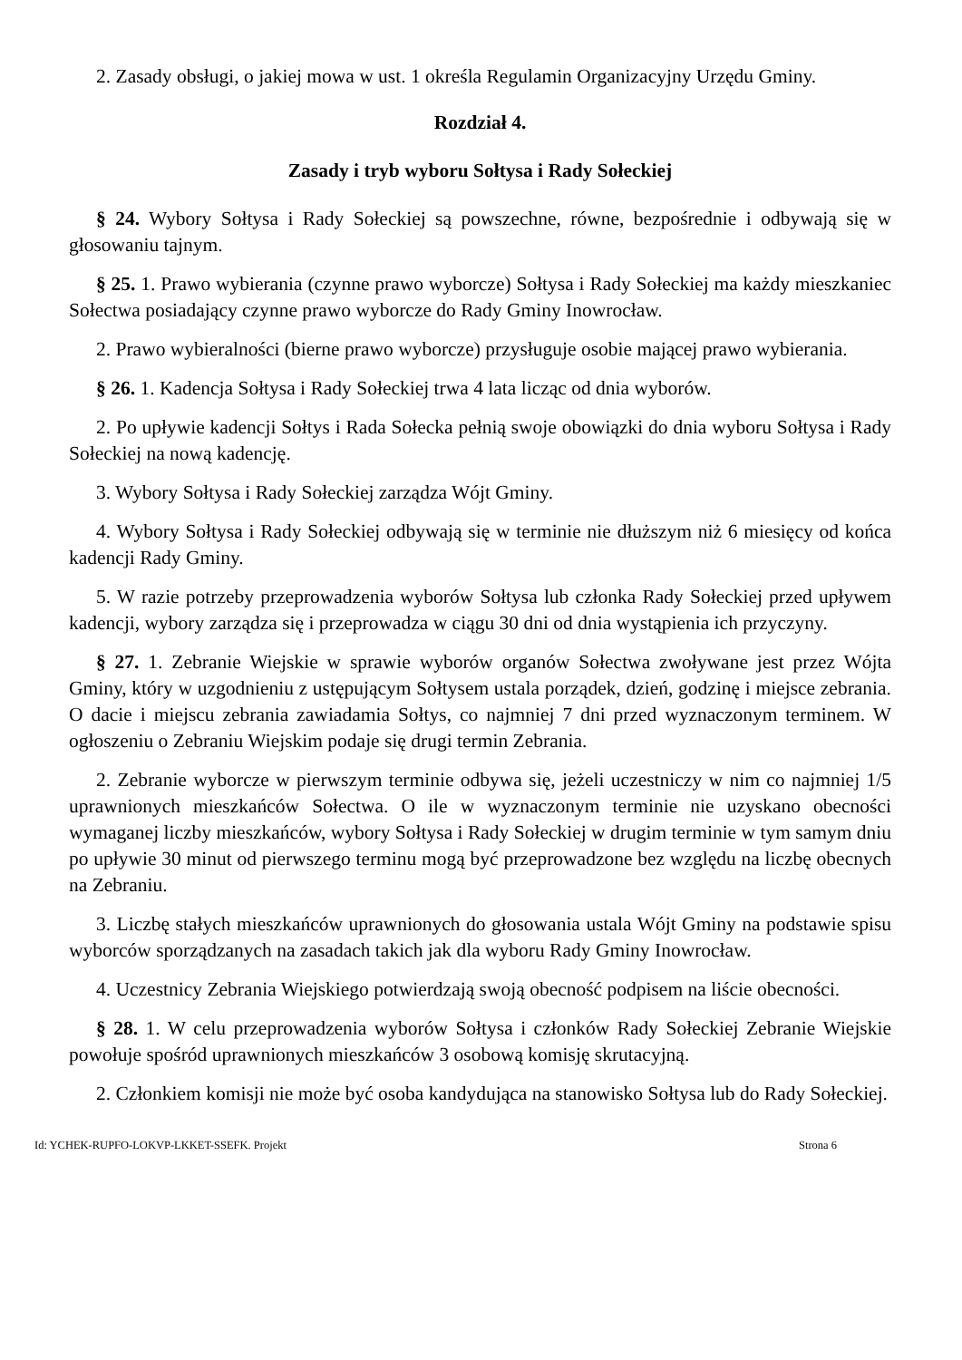2. Zasady obsługi, o jakiej mowa w ust. 1 określa Regulamin Organizacyjny Urzędu Gminy.
Rozdział 4.
Zasady i tryb wyboru Sołtysa i Rady Sołeckiej
§ 24. Wybory Sołtysa i Rady Sołeckiej są powszechne, równe, bezpośrednie i odbywają się w głosowaniu tajnym.
§ 25. 1. Prawo wybierania (czynne prawo wyborcze) Sołtysa i Rady Sołeckiej ma każdy mieszkaniec Sołectwa posiadający czynne prawo wyborcze do Rady Gminy Inowrocław.
2. Prawo wybieralności (bierne prawo wyborcze) przysługuje osobie mającej prawo wybierania.
§ 26. 1. Kadencja Sołtysa i Rady Sołeckiej trwa 4 lata licząc od dnia wyborów.
2. Po upływie kadencji Sołtys i Rada Sołecka pełnią swoje obowiązki do dnia wyboru Sołtysa i Rady Sołeckiej na nową kadencję.
3. Wybory Sołtysa i Rady Sołeckiej zarządza Wójt Gminy.
4. Wybory Sołtysa i Rady Sołeckiej odbywają się w terminie nie dłuższym niż 6 miesięcy od końca kadencji Rady Gminy.
5. W razie potrzeby przeprowadzenia wyborów Sołtysa lub członka Rady Sołeckiej przed upływem kadencji, wybory zarządza się i przeprowadza w ciągu 30 dni od dnia wystąpienia ich przyczyny.
§ 27. 1. Zebranie Wiejskie w sprawie wyborów organów Sołectwa zwoływane jest przez Wójta Gminy, który w uzgodnieniu z ustępującym Sołtysem ustala porządek, dzień, godzinę i miejsce zebrania. O dacie i miejscu zebrania zawiadamia Sołtys, co najmniej 7 dni przed wyznaczonym terminem. W ogłoszeniu o Zebraniu Wiejskim podaje się drugi termin Zebrania.
2. Zebranie wyborcze w pierwszym terminie odbywa się, jeżeli uczestniczy w nim co najmniej 1/5 uprawnionych mieszkańców Sołectwa. O ile w wyznaczonym terminie nie uzyskano obecności wymaganej liczby mieszkańców, wybory Sołtysa i Rady Sołeckiej w drugim terminie w tym samym dniu po upływie 30 minut od pierwszego terminu mogą być przeprowadzone bez względu na liczbę obecnych na Zebraniu.
3. Liczbę stałych mieszkańców uprawnionych do głosowania ustala Wójt Gminy na podstawie spisu wyborców sporządzanych na zasadach takich jak dla wyboru Rady Gminy Inowrocław.
4. Uczestnicy Zebrania Wiejskiego potwierdzają swoją obecność podpisem na liście obecności.
§ 28. 1. W celu przeprowadzenia wyborów Sołtysa i członków Rady Sołeckiej Zebranie Wiejskie powołuje spośród uprawnionych mieszkańców 3 osobową komisję skrutacyjną.
2. Członkiem komisji nie może być osoba kandydująca na stanowisko Sołtysa lub do Rady Sołeckiej.
Id: YCHEK-RUPFO-LOKVP-LKKET-SSEFK. Projekt Strona 6